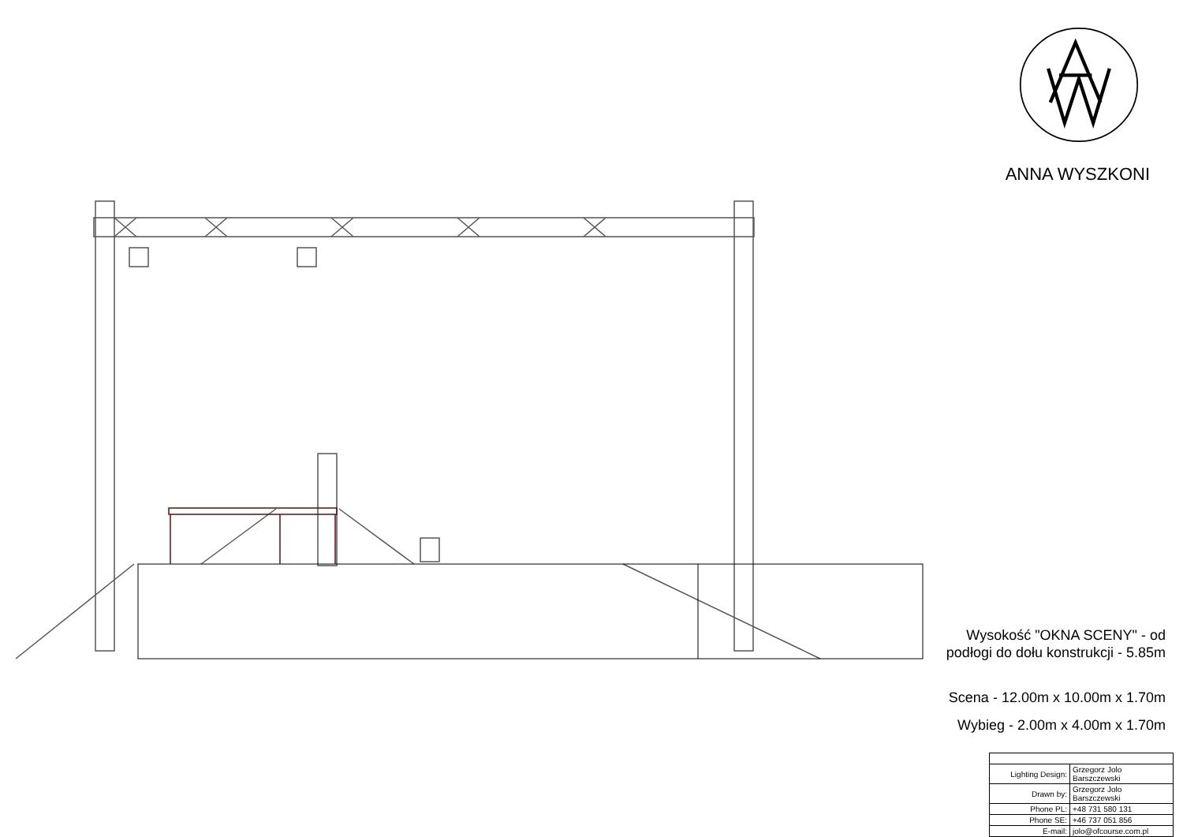ANNA WYSZKONI
Wysokość "OKNA SCENY" - od
podłogi do dołu konstrukcji - 5.85m
Scena - 12.00m x 10.00m x 1.70m
Wybieg - 2.00m x 4.00m x 1.70m
| Lighting Design: | Grzegorz Jolo Barszczewski |
| Drawn by: | Grzegorz Jolo Barszczewski |
| Phone PL: | +48 731 580 131 |
| Phone SE: | +46 737 051 856 |
| E-mail: | jolo@ofcourse.com.pl |